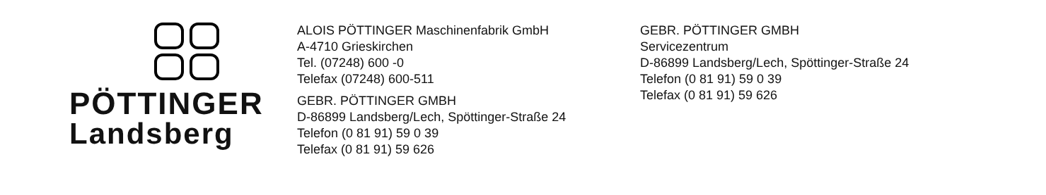PÖTTINGER
Landsberg
ALOIS PÖTTINGER Maschinenfabrik GmbH
A-4710 Grieskirchen
Tel. (07248) 600 -0
Telefax (07248) 600-511
GEBR. PÖTTINGER GMBH
D-86899 Landsberg/Lech, Spöttinger-Straße 24
Telefon (0 81 91) 59 0 39
Telefax (0 81 91) 59 626
GEBR. PÖTTINGER GMBH
Servicezentrum
D-86899 Landsberg/Lech, Spöttinger-Straße 24
Telefon (0 81 91) 59 0 39
Telefax (0 81 91) 59 626